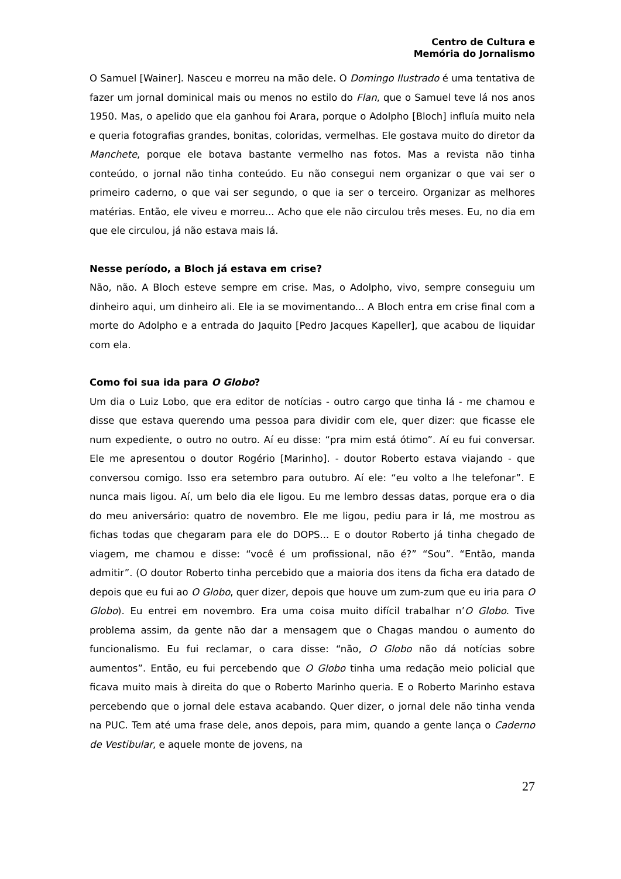Centro de Cultura e
Memória do Jornalismo
O Samuel [Wainer]. Nasceu e morreu na mão dele. O Domingo Ilustrado é uma tentativa de fazer um jornal dominical mais ou menos no estilo do Flan, que o Samuel teve lá nos anos 1950. Mas, o apelido que ela ganhou foi Arara, porque o Adolpho [Bloch] influía muito nela e queria fotografias grandes, bonitas, coloridas, vermelhas. Ele gostava muito do diretor da Manchete, porque ele botava bastante vermelho nas fotos. Mas a revista não tinha conteúdo, o jornal não tinha conteúdo. Eu não consegui nem organizar o que vai ser o primeiro caderno, o que vai ser segundo, o que ia ser o terceiro. Organizar as melhores matérias. Então, ele viveu e morreu... Acho que ele não circulou três meses. Eu, no dia em que ele circulou, já não estava mais lá.
Nesse período, a Bloch já estava em crise?
Não, não. A Bloch esteve sempre em crise. Mas, o Adolpho, vivo, sempre conseguiu um dinheiro aqui, um dinheiro ali. Ele ia se movimentando... A Bloch entra em crise final com a morte do Adolpho e a entrada do Jaquito [Pedro Jacques Kapeller], que acabou de liquidar com ela.
Como foi sua ida para O Globo?
Um dia o Luiz Lobo, que era editor de notícias - outro cargo que tinha lá - me chamou e disse que estava querendo uma pessoa para dividir com ele, quer dizer: que ficasse ele num expediente, o outro no outro. Aí eu disse: “pra mim está ótimo”. Aí eu fui conversar. Ele me apresentou o doutor Rogério [Marinho]. - doutor Roberto estava viajando - que conversou comigo. Isso era setembro para outubro. Aí ele: “eu volto a lhe telefonar”. E nunca mais ligou. Aí, um belo dia ele ligou. Eu me lembro dessas datas, porque era o dia do meu aniversário: quatro de novembro. Ele me ligou, pediu para ir lá, me mostrou as fichas todas que chegaram para ele do DOPS... E o doutor Roberto já tinha chegado de viagem, me chamou e disse: “você é um profissional, não é?” “Sou”. “Então, manda admitir”. (O doutor Roberto tinha percebido que a maioria dos itens da ficha era datado de depois que eu fui ao O Globo, quer dizer, depois que houve um zum-zum que eu iria para O Globo). Eu entrei em novembro. Era uma coisa muito difícil trabalhar n’O Globo. Tive problema assim, da gente não dar a mensagem que o Chagas mandou o aumento do funcionalismo. Eu fui reclamar, o cara disse: “não, O Globo não dá notícias sobre aumentos”. Então, eu fui percebendo que O Globo tinha uma redação meio policial que ficava muito mais à direita do que o Roberto Marinho queria. E o Roberto Marinho estava percebendo que o jornal dele estava acabando. Quer dizer, o jornal dele não tinha venda na PUC. Tem até uma frase dele, anos depois, para mim, quando a gente lança o Caderno de Vestibular, e aquele monte de jovens, na
27